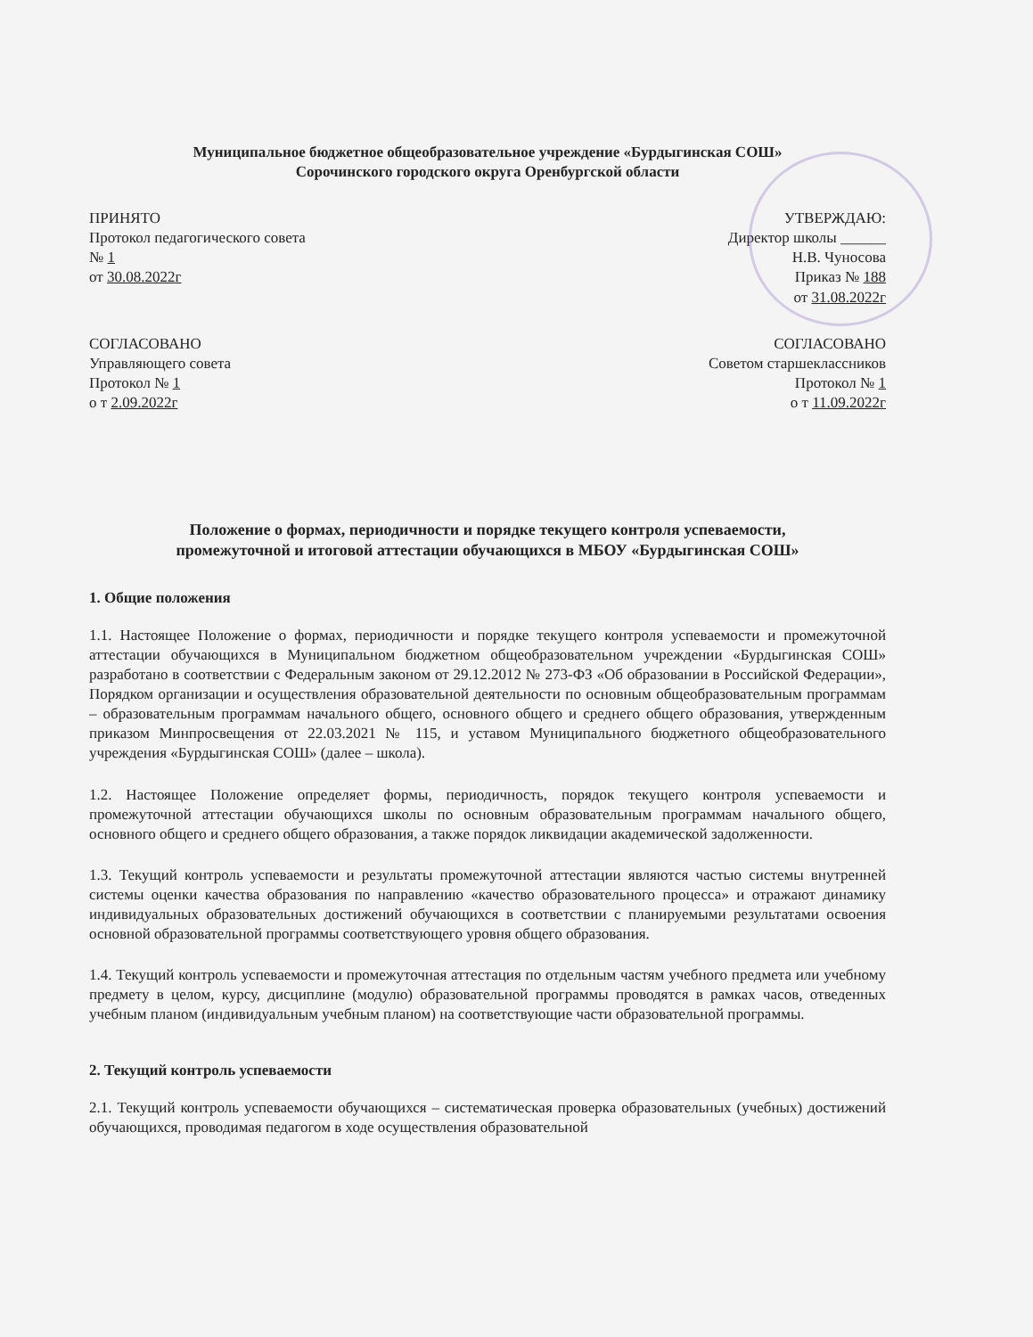Муниципальное бюджетное общеобразовательное учреждение «Бурдыгинская СОШ»
Сорочинского городского округа Оренбургской области
ПРИНЯТО
Протокол педагогического совета
№ 1
от 30.08.2022г
УТВЕРЖДАЮ:
Директор школы ______
Н.В. Чуносова
Приказ № 188
от 31.08.2022г
СОГЛАСОВАНО
Управляющего совета
Протокол № 1
о т 2.09.2022г
СОГЛАСОВАНО
Советом старшеклассников
Протокол № 1
о т 11.09.2022г
Положение о формах, периодичности и порядке текущего контроля успеваемости,
промежуточной и итоговой аттестации обучающихся в МБОУ «Бурдыгинская СОШ»
1. Общие положения
1.1. Настоящее Положение о формах, периодичности и порядке текущего контроля успеваемости и промежуточной аттестации обучающихся в Муниципальном бюджетном общеобразовательном учреждении «Бурдыгинская СОШ» разработано в соответствии с Федеральным законом от 29.12.2012 № 273-ФЗ «Об образовании в Российской Федерации», Порядком организации и осуществления образовательной деятельности по основным общеобразовательным программам – образовательным программам начального общего, основного общего и среднего общего образования, утвержденным приказом Минпросвещения от 22.03.2021 № 115, и уставом Муниципального бюджетного общеобразовательного учреждения «Бурдыгинская СОШ» (далее – школа).
1.2. Настоящее Положение определяет формы, периодичность, порядок текущего контроля успеваемости и промежуточной аттестации обучающихся школы по основным образовательным программам начального общего, основного общего и среднего общего образования, а также порядок ликвидации академической задолженности.
1.3. Текущий контроль успеваемости и результаты промежуточной аттестации являются частью системы внутренней системы оценки качества образования по направлению «качество образовательного процесса» и отражают динамику индивидуальных образовательных достижений обучающихся в соответствии с планируемыми результатами освоения основной образовательной программы соответствующего уровня общего образования.
1.4. Текущий контроль успеваемости и промежуточная аттестация по отдельным частям учебного предмета или учебному предмету в целом, курсу, дисциплине (модулю) образовательной программы проводятся в рамках часов, отведенных учебным планом (индивидуальным учебным планом) на соответствующие части образовательной программы.
2. Текущий контроль успеваемости
2.1. Текущий контроль успеваемости обучающихся – систематическая проверка образовательных (учебных) достижений обучающихся, проводимая педагогом в ходе осуществления образовательной